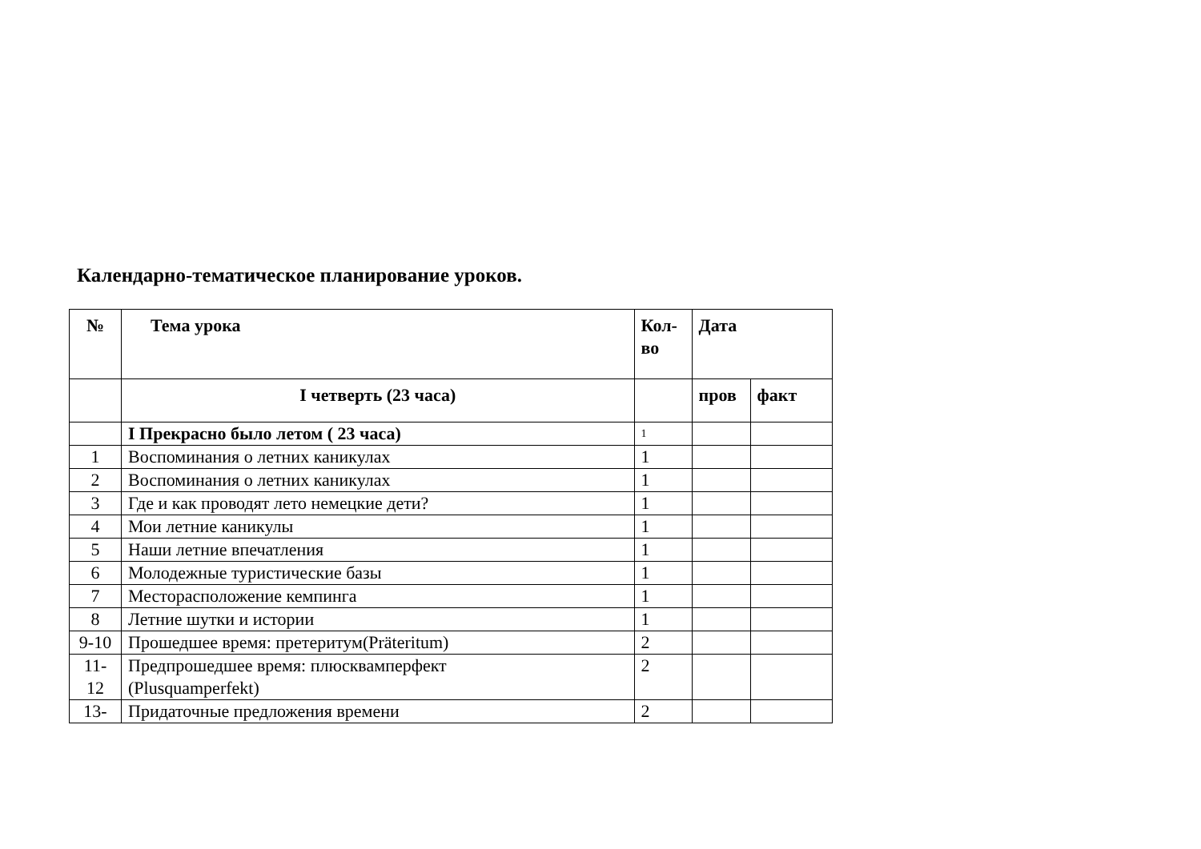Календарно-тематическое планирование уроков.
| № | Тема урока | Кол-во | Дата | |
| --- | --- | --- | --- | --- |
| | I четверть (23 часа) | | пров | факт |
| | I Прекрасно было летом ( 23 часа) | 1 | | |
| 1 | Воспоминания о летних каникулах | 1 | | |
| 2 | Воспоминания о летних каникулах | 1 | | |
| 3 | Где и как проводят лето немецкие дети? | 1 | | |
| 4 | Мои летние каникулы | 1 | | |
| 5 | Наши летние впечатления | 1 | | |
| 6 | Молодежные туристические базы | 1 | | |
| 7 | Месторасположение кемпинга | 1 | | |
| 8 | Летние шутки и истории | 1 | | |
| 9-10 | Прошедшее время: претеритум(Präteritum) | 2 | | |
| 11- 12 | Предпрошедшее время: плюсквамперфект (Plusquamperfekt) | 2 | | |
| 13- | Придаточные предложения времени | 2 | | |